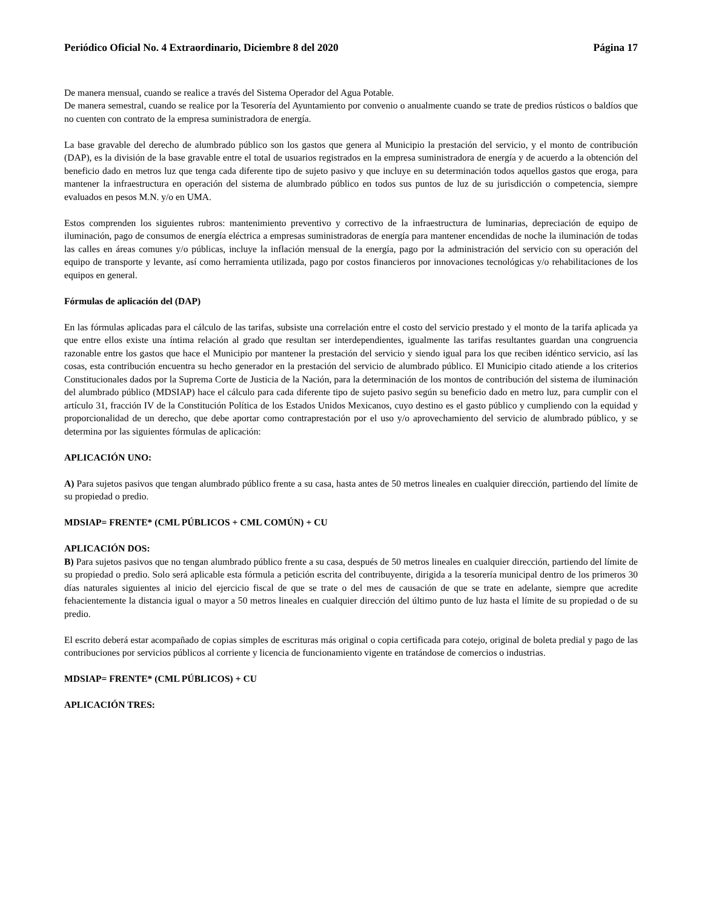Periódico Oficial No. 4 Extraordinario, Diciembre 8 del 2020 Página 17
De manera mensual, cuando se realice a través del Sistema Operador del Agua Potable.
De manera semestral, cuando se realice por la Tesorería del Ayuntamiento por convenio o anualmente cuando se trate de predios rústicos o baldíos que no cuenten con contrato de la empresa suministradora de energía.
La base gravable del derecho de alumbrado público son los gastos que genera al Municipio la prestación del servicio, y el monto de contribución (DAP), es la división de la base gravable entre el total de usuarios registrados en la empresa suministradora de energía y de acuerdo a la obtención del beneficio dado en metros luz que tenga cada diferente tipo de sujeto pasivo y que incluye en su determinación todos aquellos gastos que eroga, para mantener la infraestructura en operación del sistema de alumbrado público en todos sus puntos de luz de su jurisdicción o competencia, siempre evaluados en pesos M.N. y/o en UMA.
Estos comprenden los siguientes rubros: mantenimiento preventivo y correctivo de la infraestructura de luminarias, depreciación de equipo de iluminación, pago de consumos de energía eléctrica a empresas suministradoras de energía para mantener encendidas de noche la iluminación de todas las calles en áreas comunes y/o públicas, incluye la inflación mensual de la energía, pago por la administración del servicio con su operación del equipo de transporte y levante, así como herramienta utilizada, pago por costos financieros por innovaciones tecnológicas y/o rehabilitaciones de los equipos en general.
Fórmulas de aplicación del (DAP)
En las fórmulas aplicadas para el cálculo de las tarifas, subsiste una correlación entre el costo del servicio prestado y el monto de la tarifa aplicada ya que entre ellos existe una íntima relación al grado que resultan ser interdependientes, igualmente las tarifas resultantes guardan una congruencia razonable entre los gastos que hace el Municipio por mantener la prestación del servicio y siendo igual para los que reciben idéntico servicio, así las cosas, esta contribución encuentra su hecho generador en la prestación del servicio de alumbrado público. El Municipio citado atiende a los criterios Constitucionales dados por la Suprema Corte de Justicia de la Nación, para la determinación de los montos de contribución del sistema de iluminación del alumbrado público (MDSIAP) hace el cálculo para cada diferente tipo de sujeto pasivo según su beneficio dado en metro luz, para cumplir con el artículo 31, fracción IV de la Constitución Política de los Estados Unidos Mexicanos, cuyo destino es el gasto público y cumpliendo con la equidad y proporcionalidad de un derecho, que debe aportar como contraprestación por el uso y/o aprovechamiento del servicio de alumbrado público, y se determina por las siguientes fórmulas de aplicación:
APLICACIÓN UNO:
A) Para sujetos pasivos que tengan alumbrado público frente a su casa, hasta antes de 50 metros lineales en cualquier dirección, partiendo del límite de su propiedad o predio.
MDSIAP= FRENTE* (CML PÚBLICOS + CML COMÚN) + CU
APLICACIÓN DOS:
B) Para sujetos pasivos que no tengan alumbrado público frente a su casa, después de 50 metros lineales en cualquier dirección, partiendo del límite de su propiedad o predio. Solo será aplicable esta fórmula a petición escrita del contribuyente, dirigida a la tesorería municipal dentro de los primeros 30 días naturales siguientes al inicio del ejercicio fiscal de que se trate o del mes de causación de que se trate en adelante, siempre que acredite fehacientemente la distancia igual o mayor a 50 metros lineales en cualquier dirección del último punto de luz hasta el límite de su propiedad o de su predio.
El escrito deberá estar acompañado de copias simples de escrituras más original o copia certificada para cotejo, original de boleta predial y pago de las contribuciones por servicios públicos al corriente y licencia de funcionamiento vigente en tratándose de comercios o industrias.
MDSIAP= FRENTE* (CML PÚBLICOS) + CU
APLICACIÓN TRES: